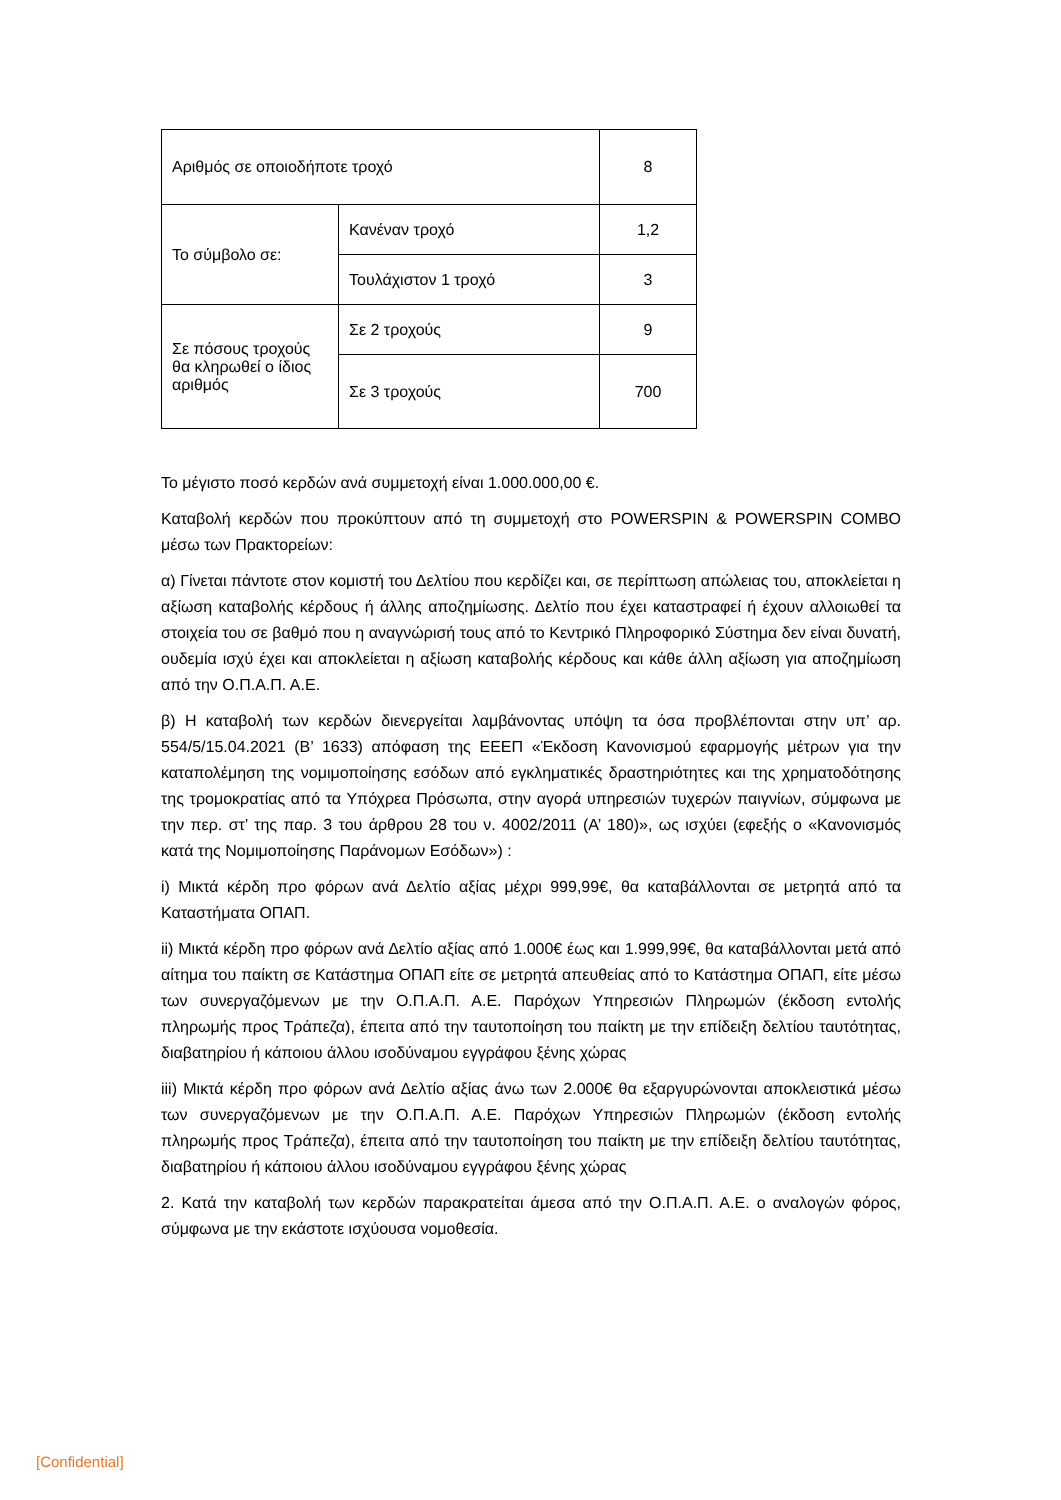| Αριθμός σε οποιοδήποτε τροχό | | 8 |
| Το σύμβολο σε: | Κανέναν τροχό | 1,2 |
| | Τουλάχιστον 1 τροχό | 3 |
| Σε πόσους τροχούς θα κληρωθεί ο ίδιος αριθμός | Σε 2 τροχούς | 9 |
| | Σε 3 τροχούς | 700 |
Το μέγιστο ποσό κερδών ανά συμμετοχή είναι 1.000.000,00 €.
Καταβολή κερδών που προκύπτουν από τη συμμετοχή στο POWERSPIN & POWERSPIN COMBO μέσω των Πρακτορείων:
α) Γίνεται πάντοτε στον κομιστή του Δελτίου που κερδίζει και, σε περίπτωση απώλειας του, αποκλείεται η αξίωση καταβολής κέρδους ή άλλης αποζημίωσης. Δελτίο που έχει καταστραφεί ή έχουν αλλοιωθεί τα στοιχεία του σε βαθμό που η αναγνώρισή τους από το Κεντρικό Πληροφορικό Σύστημα δεν είναι δυνατή, ουδεμία ισχύ έχει και αποκλείεται η αξίωση καταβολής κέρδους και κάθε άλλη αξίωση για αποζημίωση από την Ο.Π.Α.Π. Α.Ε.
β) Η καταβολή των κερδών διενεργείται λαμβάνοντας υπόψη τα όσα προβλέπονται στην υπ’ αρ. 554/5/15.04.2021 (Β’ 1633) απόφαση της ΕΕΕΠ «Έκδοση Κανονισμού εφαρμογής μέτρων για την καταπολέμηση της νομιμοποίησης εσόδων από εγκληματικές δραστηριότητες και της χρηματοδότησης της τρομοκρατίας από τα Υπόχρεα Πρόσωπα, στην αγορά υπηρεσιών τυχερών παιγνίων, σύμφωνα με την περ. στ’ της παρ. 3 του άρθρου 28 του ν. 4002/2011 (Α’ 180)», ως ισχύει (εφεξής ο «Κανονισμός κατά της Νομιμοποίησης Παράνομων Εσόδων») :
i) Μικτά κέρδη προ φόρων ανά Δελτίο αξίας μέχρι 999,99€, θα καταβάλλονται σε μετρητά από τα Καταστήματα ΟΠΑΠ.
ii) Μικτά κέρδη προ φόρων ανά Δελτίο αξίας από 1.000€ έως και 1.999,99€, θα καταβάλλονται μετά από αίτημα του παίκτη σε Κατάστημα ΟΠΑΠ είτε σε μετρητά απευθείας από το Κατάστημα ΟΠΑΠ, είτε μέσω των συνεργαζόμενων με την Ο.Π.Α.Π. Α.Ε. Παρόχων Υπηρεσιών Πληρωμών (έκδοση εντολής πληρωμής προς Τράπεζα), έπειτα από την ταυτοποίηση του παίκτη με την επίδειξη δελτίου ταυτότητας, διαβατηρίου ή κάποιου άλλου ισοδύναμου εγγράφου ξένης χώρας
iii) Μικτά κέρδη προ φόρων ανά Δελτίο αξίας άνω των 2.000€ θα εξαργυρώνονται αποκλειστικά μέσω των συνεργαζόμενων με την Ο.Π.Α.Π. Α.Ε. Παρόχων Υπηρεσιών Πληρωμών (έκδοση εντολής πληρωμής προς Τράπεζα), έπειτα από την ταυτοποίηση του παίκτη με την επίδειξη δελτίου ταυτότητας, διαβατηρίου ή κάποιου άλλου ισοδύναμου εγγράφου ξένης χώρας
2. Κατά την καταβολή των κερδών παρακρατείται άμεσα από την Ο.Π.Α.Π. Α.Ε. ο αναλογών φόρος, σύμφωνα με την εκάστοτε ισχύουσα νομοθεσία.
[Confidential]